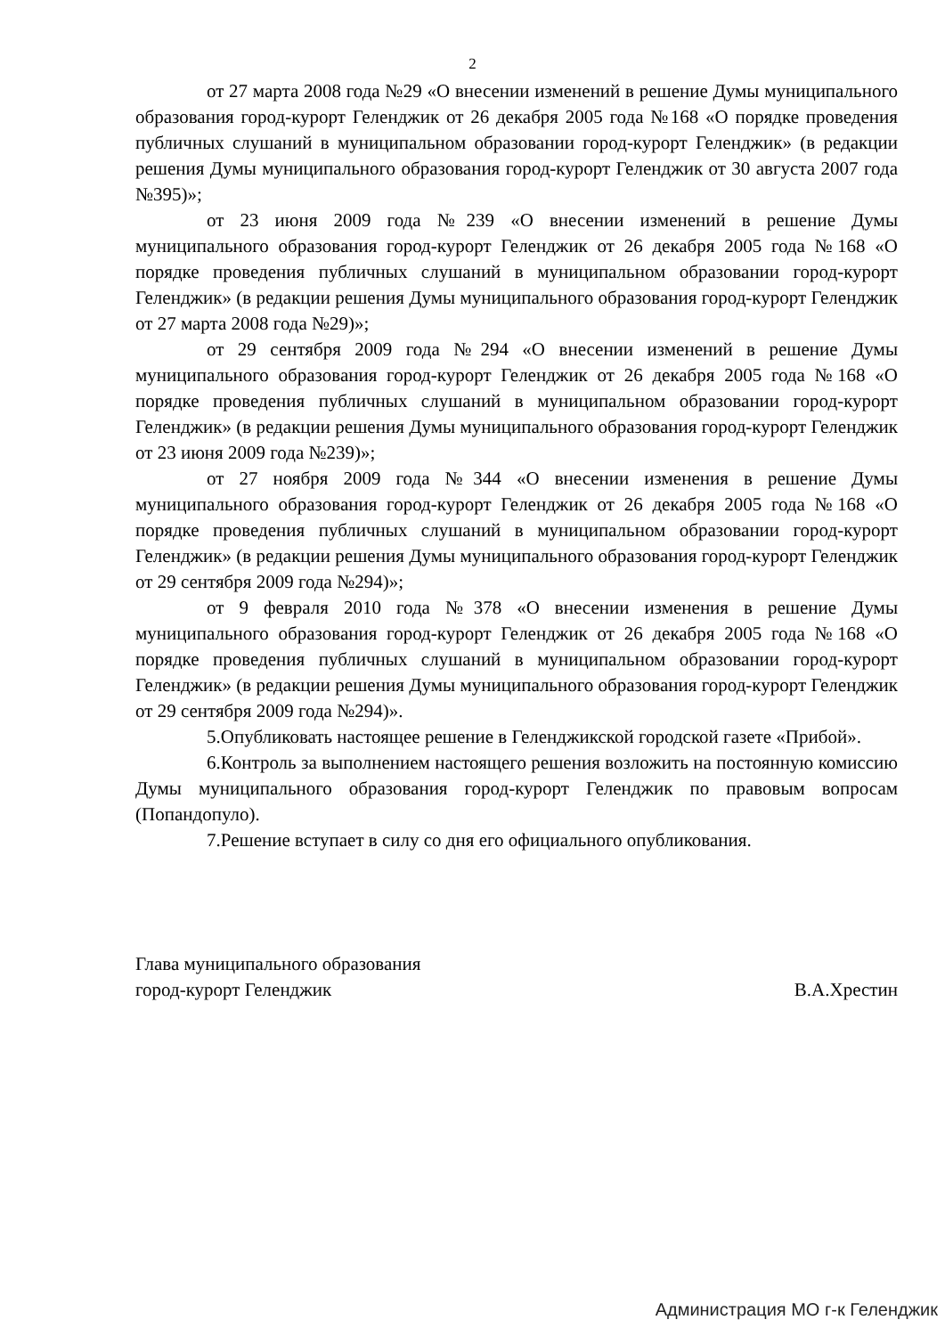2
от 27 марта 2008 года №29 «О внесении изменений в решение Думы муниципального образования город-курорт Геленджик от 26 декабря 2005 года №168 «О порядке проведения публичных слушаний в муниципальном образовании город-курорт Геленджик» (в редакции решения Думы муниципального образования город-курорт Геленджик от 30 августа 2007 года №395)»;
от 23 июня 2009 года №239 «О внесении изменений в решение Думы муниципального образования город-курорт Геленджик от 26 декабря 2005 года №168 «О порядке проведения публичных слушаний в муниципальном образовании город-курорт Геленджик» (в редакции решения Думы муниципального образования город-курорт Геленджик от 27 марта 2008 года №29)»;
от 29 сентября 2009 года №294 «О внесении изменений в решение Думы муниципального образования город-курорт Геленджик от 26 декабря 2005 года №168 «О порядке проведения публичных слушаний в муниципальном образовании город-курорт Геленджик» (в редакции решения Думы муниципального образования город-курорт Геленджик от 23 июня 2009 года №239)»;
от 27 ноября 2009 года №344 «О внесении изменения в решение Думы муниципального образования город-курорт Геленджик от 26 декабря 2005 года №168 «О порядке проведения публичных слушаний в муниципальном образовании город-курорт Геленджик» (в редакции решения Думы муниципального образования город-курорт Геленджик от 29 сентября 2009 года №294)»;
от 9 февраля 2010 года №378 «О внесении изменения в решение Думы муниципального образования город-курорт Геленджик от 26 декабря 2005 года №168 «О порядке проведения публичных слушаний в муниципальном образовании город-курорт Геленджик» (в редакции решения Думы муниципального образования город-курорт Геленджик от 29 сентября 2009 года №294)».
5.Опубликовать настоящее решение в Геленджикской городской газете «Прибой».
6.Контроль за выполнением настоящего решения возложить на постоянную комиссию Думы муниципального образования город-курорт Геленджик по правовым вопросам (Попандопуло).
7.Решение вступает в силу со дня его официального опубликования.
Глава муниципального образования
город-курорт Геленджик
В.А.Хрестин
Администрация МО г-к Геленджик